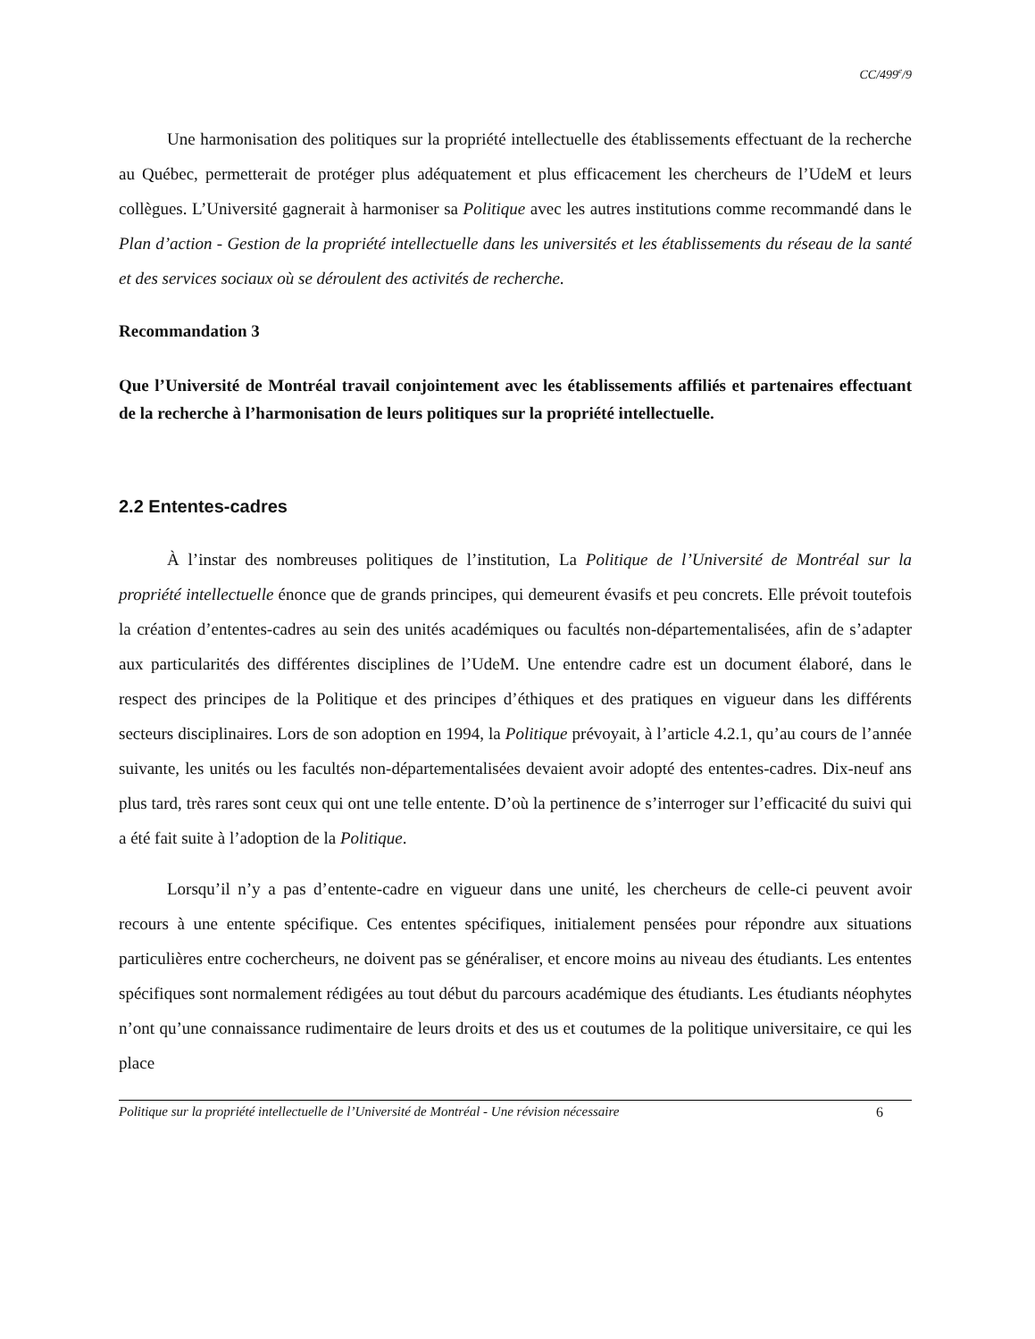CC/499<sup>e</sup>/9
Une harmonisation des politiques sur la propriété intellectuelle des établissements effectuant de la recherche au Québec, permetterait de protéger plus adéquatement et plus efficacement les chercheurs de l’UdeM et leurs collègues. L’Université gagnerait à harmoniser sa Politique avec les autres institutions comme recommandé dans le Plan d’action - Gestion de la propriété intellectuelle dans les universités et les établissements du réseau de la santé et des services sociaux où se déroulent des activités de recherche.
Recommandation 3
Que l’Université de Montréal travail conjointement avec les établissements affiliés et partenaires effectuant de la recherche à l’harmonisation de leurs politiques sur la propriété intellectuelle.
2.2 Ententes-cadres
À l’instar des nombreuses politiques de l’institution, La Politique de l’Université de Montréal sur la propriété intellectuelle énonce que de grands principes, qui demeurent évasifs et peu concrets. Elle prévoit toutefois la création d’ententes-cadres au sein des unités académiques ou facultés non-départementalisées, afin de s’adapter aux particularités des différentes disciplines de l’UdeM. Une entendre cadre est un document élaboré, dans le respect des principes de la Politique et des principes d’éthiques et des pratiques en vigueur dans les différents secteurs disciplinaires. Lors de son adoption en 1994, la Politique prévoyait, à l’article 4.2.1, qu’au cours de l’année suivante, les unités ou les facultés non-départementalisées devaient avoir adopté des ententes-cadres. Dix-neuf ans plus tard, très rares sont ceux qui ont une telle entente. D’où la pertinence de s’interroger sur l’efficacité du suivi qui a été fait suite à l’adoption de la Politique.
Lorsqu’il n’y a pas d’entente-cadre en vigueur dans une unité, les chercheurs de celle-ci peuvent avoir recours à une entente spécifique. Ces ententes spécifiques, initialement pensées pour répondre aux situations particulières entre cochercheurs, ne doivent pas se généraliser, et encore moins au niveau des étudiants. Les ententes spécifiques sont normalement rédigées au tout début du parcours académique des étudiants. Les étudiants néophytes n’ont qu’une connaissance rudimentaire de leurs droits et des us et coutumes de la politique universitaire, ce qui les place
Politique sur la propriété intellectuelle de l’Université de Montréal - Une révision nécessaire 6